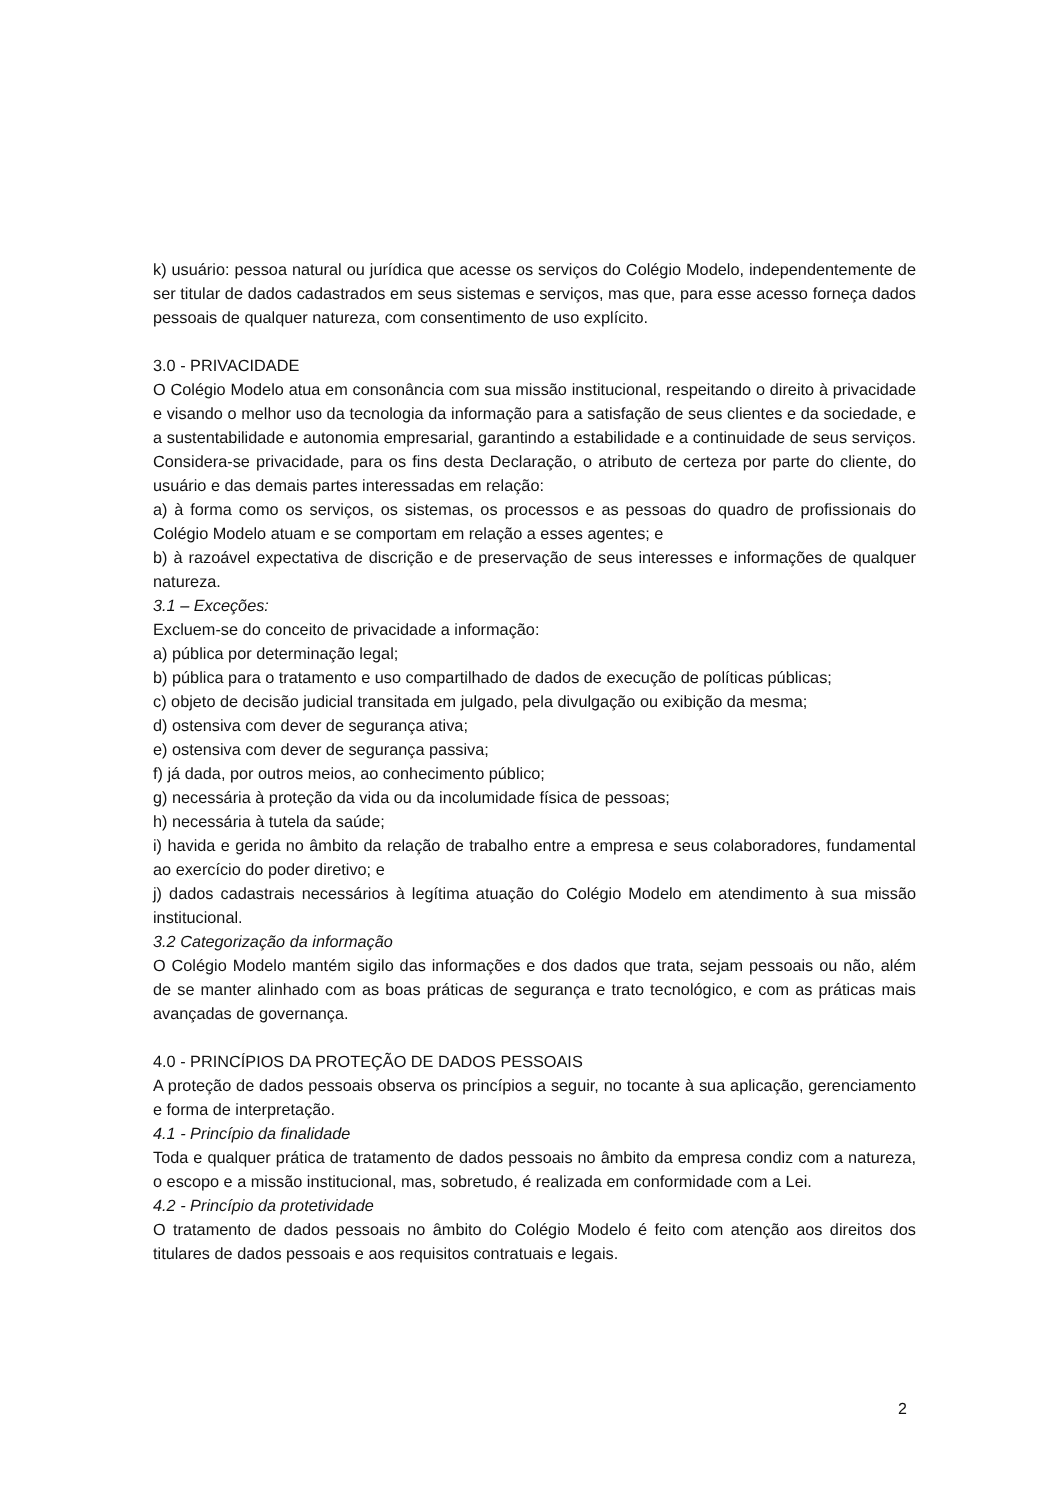k) usuário: pessoa natural ou jurídica que acesse os serviços do Colégio Modelo, independentemente de ser titular de dados cadastrados em seus sistemas e serviços, mas que, para esse acesso forneça dados pessoais de qualquer natureza, com consentimento de uso explícito.
3.0 - PRIVACIDADE
O Colégio Modelo atua em consonância com sua missão institucional, respeitando o direito à privacidade e visando o melhor uso da tecnologia da informação para a satisfação de seus clientes e da sociedade, e a sustentabilidade e autonomia empresarial, garantindo a estabilidade e a continuidade de seus serviços. Considera-se privacidade, para os fins desta Declaração, o atributo de certeza por parte do cliente, do usuário e das demais partes interessadas em relação:
a) à forma como os serviços, os sistemas, os processos e as pessoas do quadro de profissionais do Colégio Modelo atuam e se comportam em relação a esses agentes; e
b) à razoável expectativa de discrição e de preservação de seus interesses e informações de qualquer natureza.
3.1 – Exceções:
Excluem-se do conceito de privacidade a informação:
a) pública por determinação legal;
b) pública para o tratamento e uso compartilhado de dados de execução de políticas públicas;
c) objeto de decisão judicial transitada em julgado, pela divulgação ou exibição da mesma;
d) ostensiva com dever de segurança ativa;
e) ostensiva com dever de segurança passiva;
f) já dada, por outros meios, ao conhecimento público;
g) necessária à proteção da vida ou da incolumidade física de pessoas;
h) necessária à tutela da saúde;
i) havida e gerida no âmbito da relação de trabalho entre a empresa e seus colaboradores, fundamental ao exercício do poder diretivo; e
j) dados cadastrais necessários à legítima atuação do Colégio Modelo em atendimento à sua missão institucional.
3.2 Categorização da informação
O Colégio Modelo mantém sigilo das informações e dos dados que trata, sejam pessoais ou não, além de se manter alinhado com as boas práticas de segurança e trato tecnológico, e com as práticas mais avançadas de governança.
4.0 - PRINCÍPIOS DA PROTEÇÃO DE DADOS PESSOAIS
A proteção de dados pessoais observa os princípios a seguir, no tocante à sua aplicação, gerenciamento e forma de interpretação.
4.1 - Princípio da finalidade
Toda e qualquer prática de tratamento de dados pessoais no âmbito da empresa condiz com a natureza, o escopo e a missão institucional, mas, sobretudo, é realizada em conformidade com a Lei.
4.2 - Princípio da protetividade
O tratamento de dados pessoais no âmbito do Colégio Modelo é feito com atenção aos direitos dos titulares de dados pessoais e aos requisitos contratuais e legais.
2